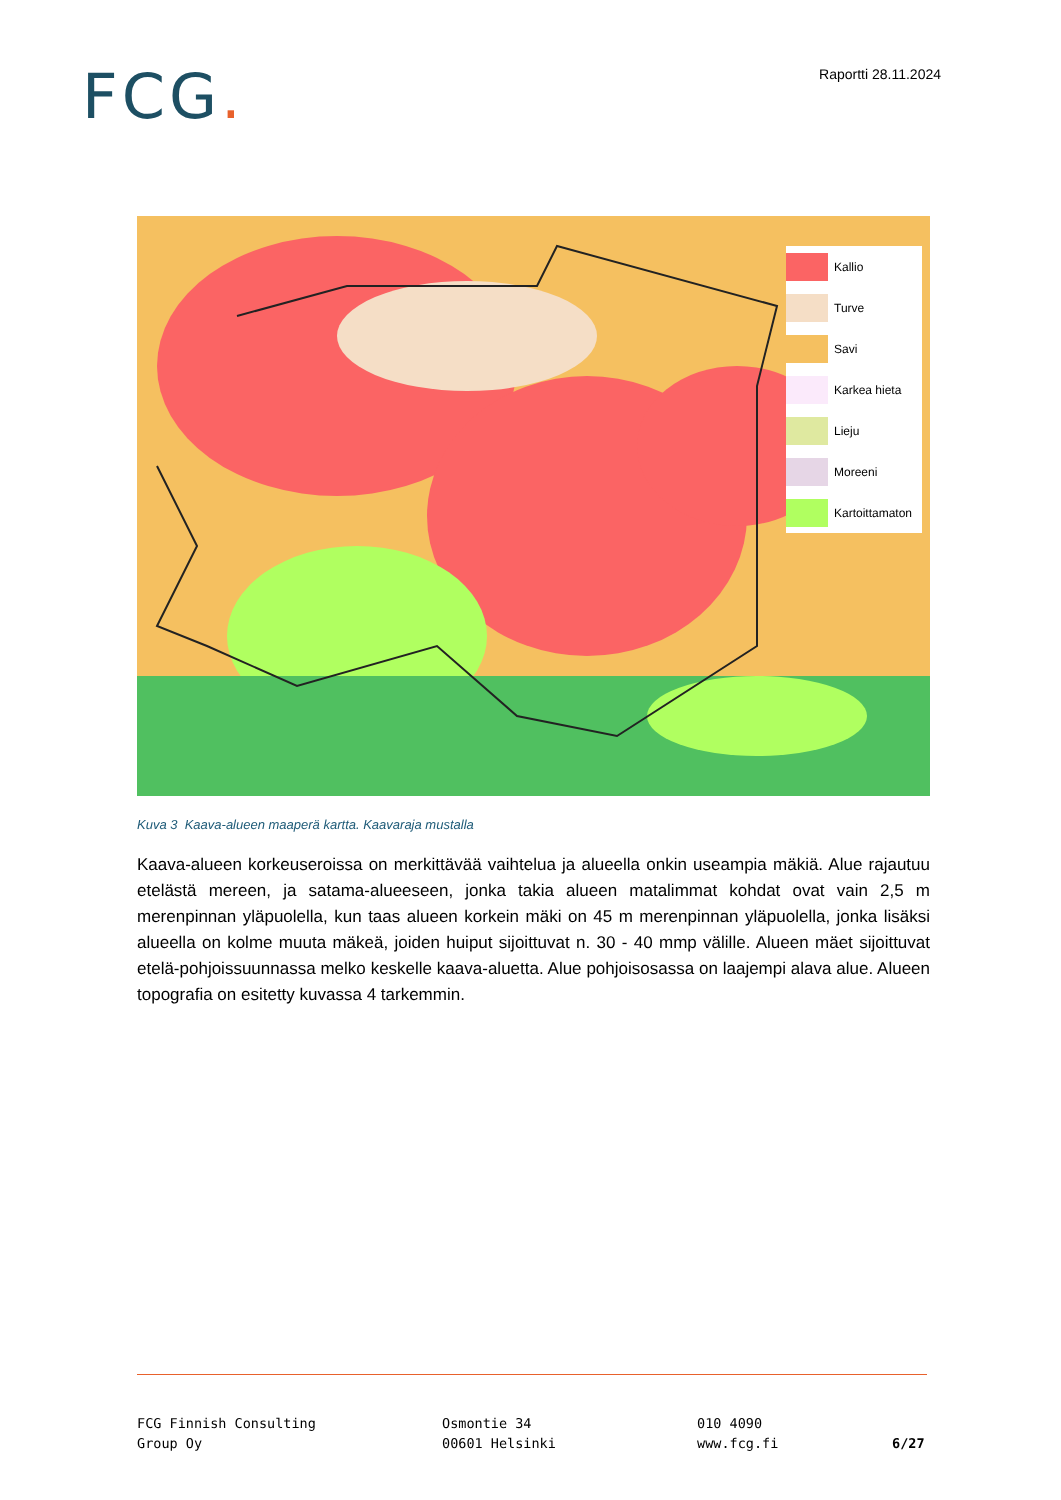FCG.
Raportti 28.11.2024
Kallio
Turve
Savi
Karkea hieta
Lieju
Moreeni
Kartoittamaton
Kuva 3 Kaava-alueen maaperä kartta. Kaavaraja mustalla
Kaava-alueen korkeuseroissa on merkittävää vaihtelua ja alueella onkin useampia mäkiä. Alue rajautuu etelästä mereen, ja satama-alueeseen, jonka takia alueen matalimmat kohdat ovat vain 2,5 m merenpinnan yläpuolella, kun taas alueen korkein mäki on 45 m merenpinnan yläpuolella, jonka lisäksi alueella on kolme muuta mäkeä, joiden huiput sijoittuvat n. 30 - 40 mmp välille. Alueen mäet sijoittuvat etelä-pohjoissuunnassa melko keskelle kaava-aluetta. Alue pohjoisosassa on laajempi alava alue. Alueen topografia on esitetty kuvassa 4 tarkemmin.
FCG Finnish Consulting
Group Oy
Osmontie 34
00601 Helsinki
010 4090
www.fcg.fi
6/27